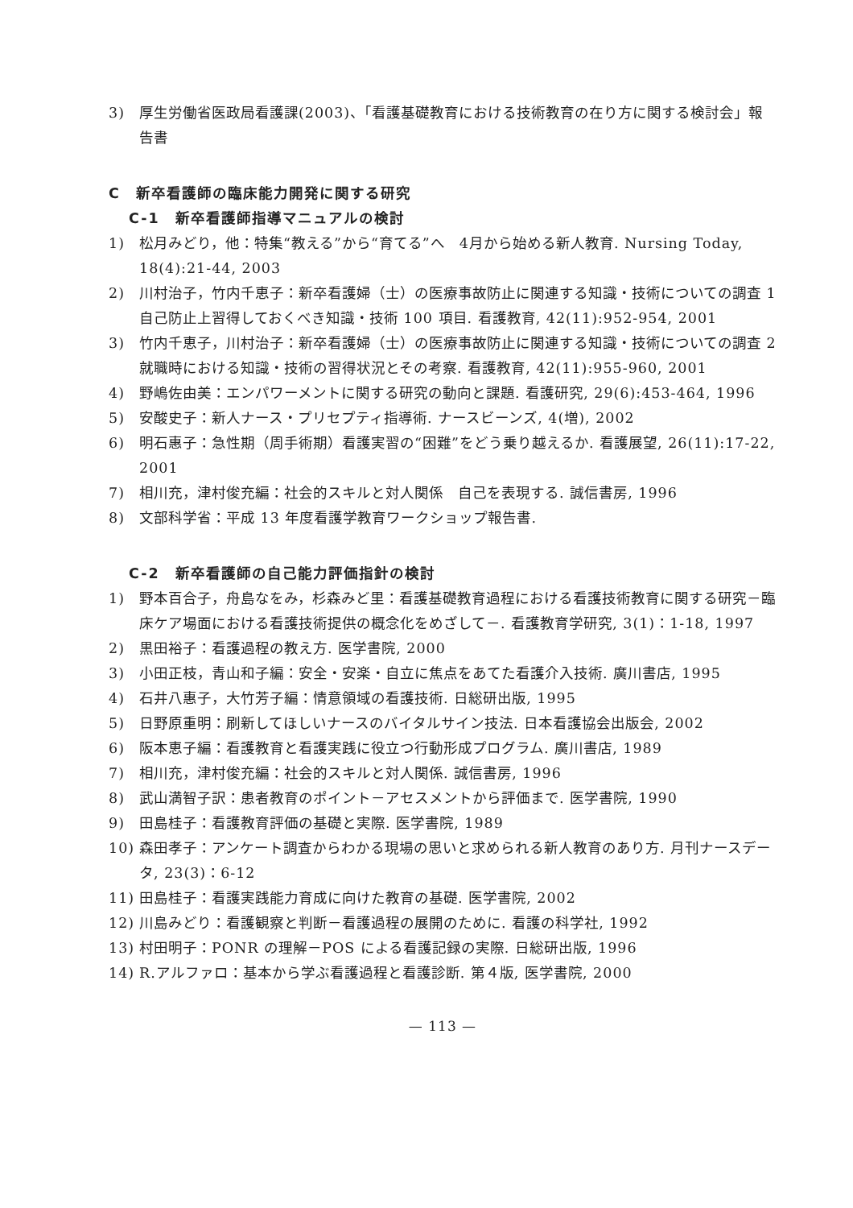3) 厚生労働省医政局看護課(2003)、「看護基礎教育における技術教育の在り方に関する検討会」報告書
C　新卒看護師の臨床能力開発に関する研究
C-1　新卒看護師指導マニュアルの検討
1) 松月みどり，他：特集“教える”から“育てる”へ　4月から始める新人教育. Nursing Today, 18(4):21-44, 2003
2) 川村治子，竹内千恵子：新卒看護婦（士）の医療事故防止に関連する知識・技術についての調査 1　自己防止上習得しておくべき知識・技術 100 項目. 看護教育, 42(11):952-954, 2001
3) 竹内千恵子，川村治子：新卒看護婦（士）の医療事故防止に関連する知識・技術についての調査 2　就職時における知識・技術の習得状況とその考察. 看護教育, 42(11):955-960, 2001
4) 野嶋佐由美：エンパワーメントに関する研究の動向と課題. 看護研究, 29(6):453-464, 1996
5) 安酸史子：新人ナース・プリセプティ指導術. ナースビーンズ, 4(増), 2002
6) 明石惠子：急性期（周手術期）看護実習の“困難”をどう乗り越えるか. 看護展望, 26(11):17-22, 2001
7) 相川充，津村俊充編：社会的スキルと対人関係　自己を表現する. 誠信書房, 1996
8) 文部科学省：平成 13 年度看護学教育ワークショップ報告書.
C-2　新卒看護師の自己能力評価指針の検討
1) 野本百合子，舟島なをみ，杉森みど里：看護基礎教育過程における看護技術教育に関する研究－臨床ケア場面における看護技術提供の概念化をめざして－. 看護教育学研究, 3(1)：1-18, 1997
2) 黒田裕子：看護過程の教え方. 医学書院, 2000
3) 小田正枝，青山和子編：安全・安楽・自立に焦点をあてた看護介入技術. 廣川書店, 1995
4) 石井八惠子，大竹芳子編：情意領域の看護技術. 日総研出版, 1995
5) 日野原重明：刷新してほしいナースのバイタルサイン技法. 日本看護協会出版会, 2002
6) 阪本恵子編：看護教育と看護実践に役立つ行動形成プログラム. 廣川書店, 1989
7) 相川充，津村俊充編：社会的スキルと対人関係. 誠信書房, 1996
8) 武山満智子訳：患者教育のポイント－アセスメントから評価まで. 医学書院, 1990
9) 田島桂子：看護教育評価の基礎と実際. 医学書院, 1989
10) 森田孝子：アンケート調査からわかる現場の思いと求められる新人教育のあり方. 月刊ナースデータ, 23(3)：6-12
11) 田島桂子：看護実践能力育成に向けた教育の基礎. 医学書院, 2002
12) 川島みどり：看護観察と判断－看護過程の展開のために. 看護の科学社, 1992
13) 村田明子：PONR の理解－POS による看護記録の実際. 日総研出版, 1996
14) R.アルファロ：基本から学ぶ看護過程と看護診断. 第４版, 医学書院, 2000
— 113 —